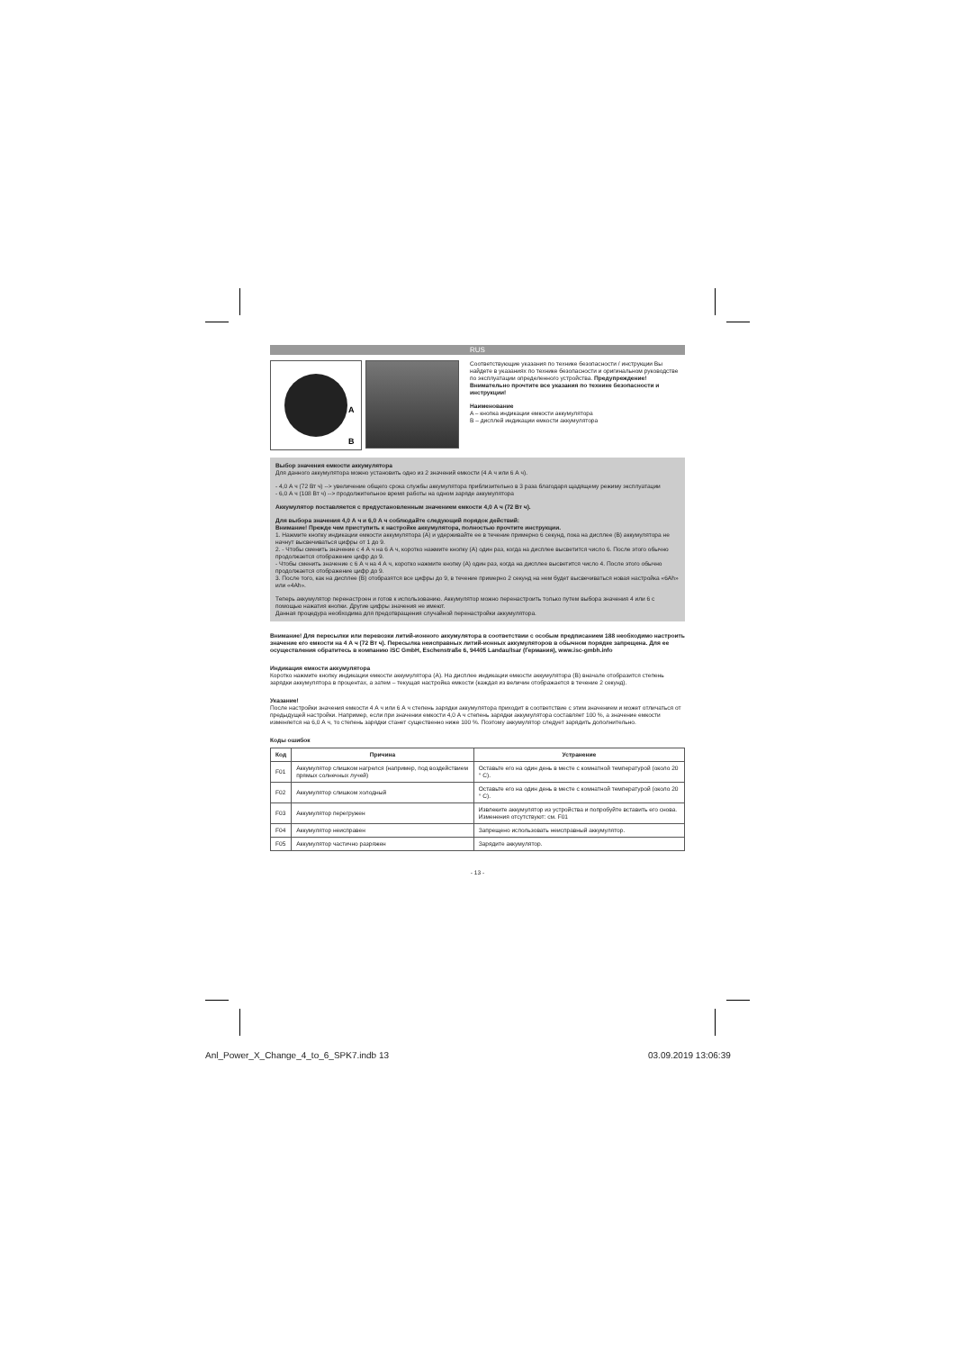RUS
A
B
Соответствующие указания по технике безопасности / инструкции Вы найдете в указаниях по технике безопасности и оригинальном руководстве по эксплуатации определенного устройства. Предупреждение! Внимательно прочтите все указания по технике безопасности и инструкции!
Наименование
A – кнопка индикации емкости аккумулятора
B – дисплей индикации емкости аккумулятора
Выбор значения емкости аккумулятора
Для данного аккумулятора можно установить одно из 2 значений емкости (4 А ч или 6 А ч).
- 4,0 А ч (72 Вт ч) --> увеличение общего срока службы аккумулятора приблизительно в 3 раза благодаря щадящему режиму эксплуатации
- 6,0 А ч (108 Вт ч) --> продолжительное время работы на одном заряде аккумулятора
Аккумулятор поставляется с предустановленным значением емкости 4,0 А ч (72 Вт ч).
Для выбора значения 4,0 А ч и 6,0 А ч соблюдайте следующий порядок действий:
Внимание! Прежде чем приступить к настройке аккумулятора, полностью прочтите инструкции.
1. Нажмите кнопку индикации емкости аккумулятора (A) и удерживайте ее в течение примерно 6 секунд, пока на дисплее (B) аккумулятора не начнут высвечиваться цифры от 1 до 9.
2. - Чтобы сменить значение с 4 А ч на 6 А ч, коротко нажмите кнопку (A) один раз, когда на дисплее высветится число 6. После этого обычно продолжается отображение цифр до 9.
- Чтобы сменить значение с 6 А ч на 4 А ч, коротко нажмите кнопку (A) один раз, когда на дисплее высветится число 4. После этого обычно продолжается отображение цифр до 9.
3. После того, как на дисплее (B) отобразятся все цифры до 9, в течение примерно 2 секунд на нем будет высвечиваться новая настройка «6Ah» или «4Ah».
Теперь аккумулятор перенастроен и готов к использованию. Аккумулятор можно перенастроить только путем выбора значения 4 или 6 с помощью нажатия кнопки. Другие цифры значения не имеют.
Данная процедура необходима для предотвращения случайной перенастройки аккумулятора.
Внимание! Для пересылки или перевозки литий-ионного аккумулятора в соответствии с особым предписанием 188 необходимо настроить значение его емкости на 4 А ч (72 Вт ч). Пересылка неисправных литий-ионных аккумуляторов в обычном порядке запрещена. Для ее осуществления обратитесь в компанию iSC GmbH, Eschenstraße 6, 94405 Landau/Isar (Германия), www.isc-gmbh.info
Индикация емкости аккумулятора
Коротко нажмите кнопку индикации емкости аккумулятора (A). На дисплее индикации емкости аккумулятора (B) вначале отобразится степень зарядки аккумулятора в процентах, а затем – текущая настройка емкости (каждая из величин отображается в течение 2 секунд).
Указание!
После настройки значения емкости 4 А ч или 6 А ч степень зарядки аккумулятора приходит в соответствие с этим значением и может отличаться от предыдущей настройки. Например, если при значении емкости 4,0 А ч степень зарядки аккумулятора составляет 100 %, а значение емкости изменяется на 6,0 А ч, то степень зарядки станет существенно ниже 100 %. Поэтому аккумулятор следует зарядить дополнительно.
Коды ошибок
| Код | Причина | Устранение |
| --- | --- | --- |
| F01 | Аккумулятор слишком нагрелся (например, под воздействием прямых солнечных лучей) | Оставьте его на один день в месте с комнатной температурой (около 20 ° C). |
| F02 | Аккумулятор слишком холодный | Оставьте его на один день в месте с комнатной температурой (около 20 ° C). |
| F03 | Аккумулятор перегружен | Извлеките аккумулятор из устройства и попробуйте вставить его снова. Изменения отсутствуют: см. F01 |
| F04 | Аккумулятор неисправен | Запрещено использовать неисправный аккумулятор. |
| F05 | Аккумулятор частично разряжен | Зарядите аккумулятор. |
- 13 -
Anl_Power_X_Change_4_to_6_SPK7.indb 13
03.09.2019 13:06:39